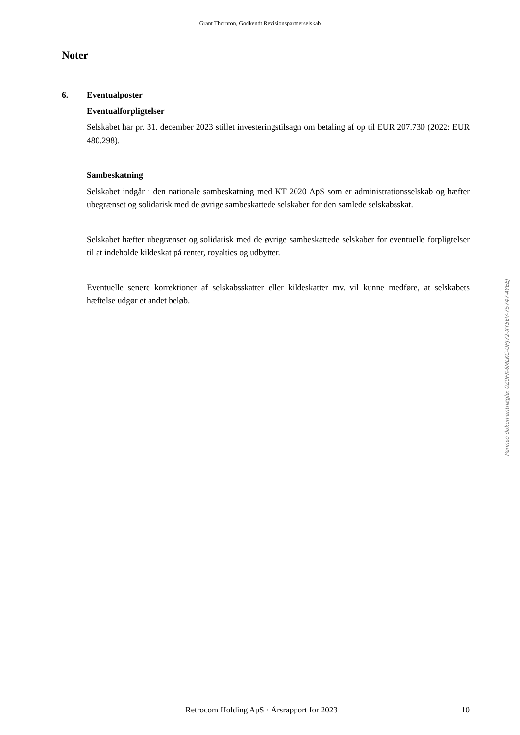Grant Thornton, Godkendt Revisionspartnerselskab
Noter
6. Eventualposter
Eventualforpligtelser
Selskabet har pr. 31. december 2023 stillet investeringstilsagn om betaling af op til EUR 207.730 (2022: EUR 480.298).
Sambeskatning
Selskabet indgår i den nationale sambeskatning med KT 2020 ApS som er administrationsselskab og hæfter ubegrænset og solidarisk med de øvrige sambeskattede selskaber for den samlede selskabsskat.
Selskabet hæfter ubegrænset og solidarisk med de øvrige sambeskattede selskaber for eventuelle forpligtelser til at indeholde kildeskat på renter, royalties og udbytter.
Eventuelle senere korrektioner af selskabsskatter eller kildeskatter mv. vil kunne medføre, at selskabets hæftelse udgør et andet beløb.
Penneo dokumentnøgle: 0Z0FK-6MLKC-UHJ72-XY5EV-75747-AYEEJ
Retrocom Holding ApS · Årsrapport for 2023
10